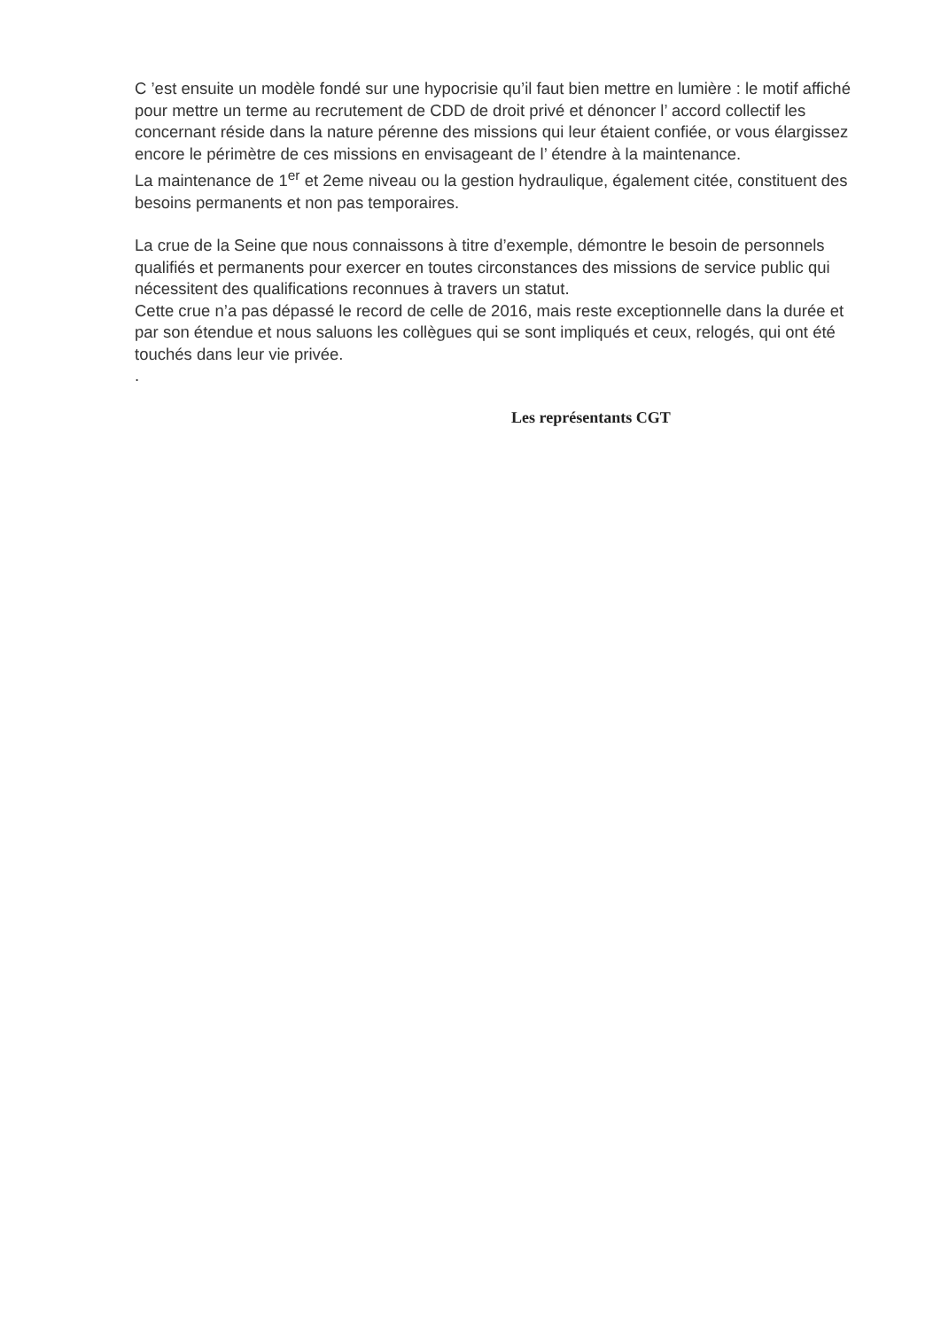C ’est ensuite un modèle fondé sur une hypocrisie qu’il faut bien mettre en lumière : le motif affiché pour mettre un terme au recrutement de CDD de droit privé et dénoncer l’ accord collectif les concernant réside dans la nature pérenne des missions qui leur étaient confiée, or vous élargissez encore le périmètre de ces missions en envisageant de l’ étendre à la maintenance.
La maintenance de 1<sup>er</sup> et 2eme niveau ou la gestion hydraulique, également citée, constituent des besoins permanents et non pas temporaires.
La crue de la Seine que nous connaissons à titre d’exemple, démontre le besoin de personnels qualifiés et permanents pour exercer en toutes circonstances des missions de service public qui nécessitent des qualifications reconnues à travers un statut.
Cette crue n’a pas dépassé le record de celle de 2016, mais reste exceptionnelle dans la durée et par son étendue et nous saluons les collègues qui se sont impliqués et ceux, relogés, qui ont été touchés dans leur vie privée.
.
Les représentants CGT